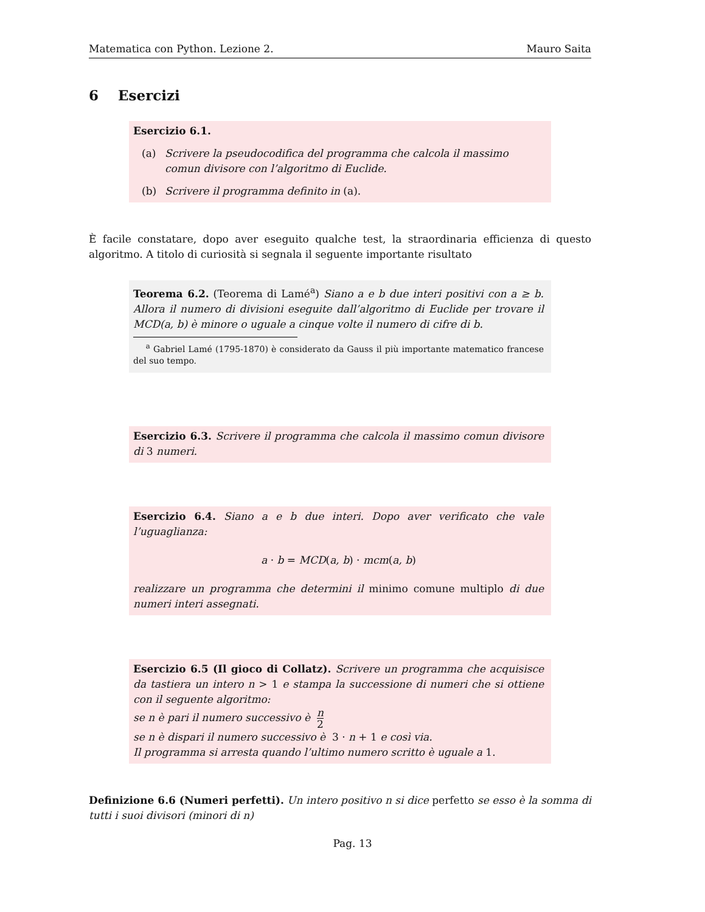Matematica con Python. Lezione 2. Mauro Saita
6 Esercizi
Esercizio 6.1.
(a) Scrivere la pseudocodifica del programma che calcola il massimo comun divisore con l’algoritmo di Euclide.
(b) Scrivere il programma definito in (a).
È facile constatare, dopo aver eseguito qualche test, la straordinaria efficienza di questo algoritmo. A titolo di curiosità si segnala il seguente importante risultato
Teorema 6.2. (Teorema di Lamé<sup>a</sup>) Siano a e b due interi positivi con a ≥ b. Allora il numero di divisioni eseguite dall’algoritmo di Euclide per trovare il MCD(a, b) è minore o uguale a cinque volte il numero di cifre di b.
<sup>a</sup> Gabriel Lamé (1795-1870) è considerato da Gauss il più importante matematico francese del suo tempo.
Esercizio 6.3. Scrivere il programma che calcola il massimo comun divisore di 3 numeri.
Esercizio 6.4. Siano a e b due interi. Dopo aver verificato che vale l’uguaglianza:
a · b = MCD(a, b) · mcm(a, b)
realizzare un programma che determini il minimo comune multiplo di due numeri interi assegnati.
Esercizio 6.5 (Il gioco di Collatz). Scrivere un programma che acquisisce da tastiera un intero n > 1 e stampa la successione di numeri che si ottiene con il seguente algoritmo:
se n è pari il numero successivo è n 2
se n è dispari il numero successivo è 3 · n + 1 e così via.
Il programma si arresta quando l’ultimo numero scritto è uguale a 1.
Definizione 6.6 (Numeri perfetti). Un intero positivo n si dice perfetto se esso è la somma di tutti i suoi divisori (minori di n)
Pag. 13